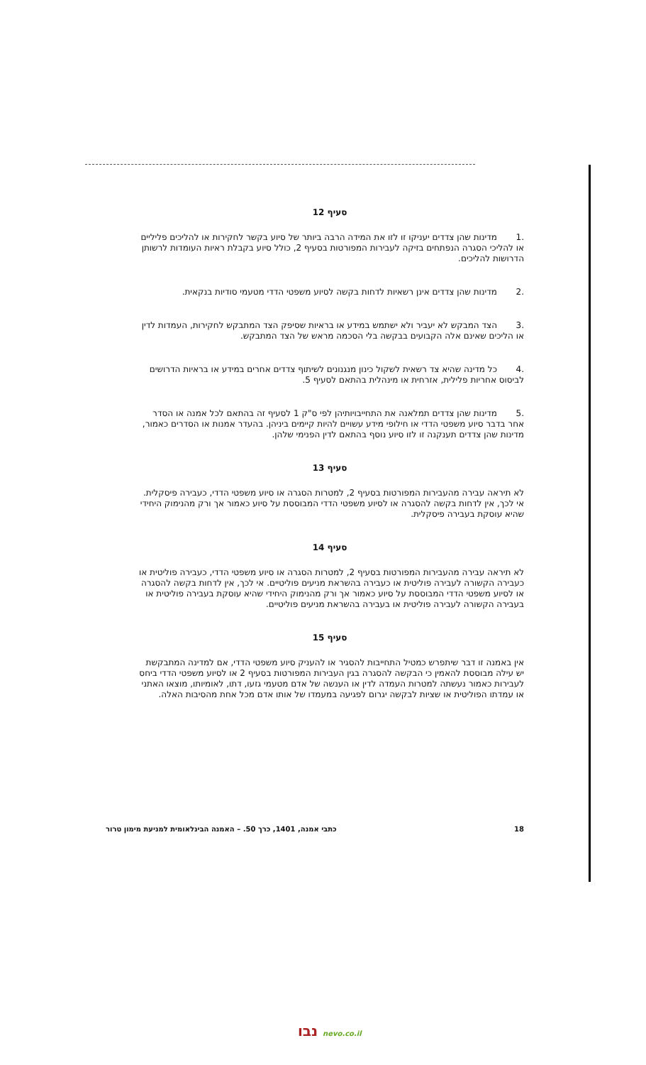סעיף 12
.1 מדינות שהן צדדים יעניקו זו לזו את המידה הרבה ביותר של סיוע בקשר לחקירות או להליכים פליליים או להליכי הסגרה הנפתחים בזיקה לעבירות המפורטות בסעיף 2, כולל סיוע בקבלת ראיות העומדות לרשותן הדרושות להליכים.
.2 מדינות שהן צדדים אינן רשאיות לדחות בקשה לסיוע משפטי הדדי מטעמי סודיות בנקאית.
.3 הצד המבקש לא יעביר ולא ישתמש במידע או בראיות שסיפק הצד המתבקש לחקירות, העמדות לדין או הליכים שאינם אלה הקבועים בבקשה בלי הסכמה מראש של הצד המתבקש.
.4 כל מדינה שהיא צד רשאית לשקול כינון מנגנונים לשיתוף צדדים אחרים במידע או בראיות הדרושים לביסוס אחריות פלילית, אזרחית או מינהלית בהתאם לסעיף 5.
.5 מדינות שהן צדדים תמלאנה את התחייבויותיהן לפי ס"ק 1 לסעיף זה בהתאם לכל אמנה או הסדר אחר בדבר סיוע משפטי הדדי או חילופי מידע עשויים להיות קיימים ביניהן. בהעדר אמנות או הסדרים כאמור, מדינות שהן צדדים תענקנה זו לזו סיוע נוסף בהתאם לדין הפנימי שלהן.
סעיף 13
לא תיראה עבירה מהעבירות המפורטות בסעיף 2, למטרות הסגרה או סיוע משפטי הדדי, כעבירה פיסקלית. אי לכך, אין לדחות בקשה להסגרה או לסיוע משפטי הדדי המבוססת על סיוע כאמור אך ורק מהנימוק היחידי שהיא עוסקת בעבירה פיסקלית.
סעיף 14
לא תיראה עבירה מהעבירות המפורטות בסעיף 2, למטרות הסגרה או סיוע משפטי הדדי, כעבירה פוליטית או כעבירה הקשורה לעבירה פוליטית או כעבירה בהשראת מניעים פוליטיים. אי לכך, אין לדחות בקשה להסגרה או לסיוע משפטי הדדי המבוססת על סיוע כאמור אך ורק מהנימוק היחידי שהיא עוסקת בעבירה פוליטית או בעבירה הקשורה לעבירה פוליטית או בעבירה בהשראת מניעים פוליטיים.
סעיף 15
אין באמנה זו דבר שיתפרש כמטיל התחייבות להסגיר או להעניק סיוע משפטי הדדי, אם למדינה המתבקשת יש עילה מבוססת להאמין כי הבקשה להסגרה בגין העבירות המפורטות בסעיף 2 או לסיוע משפטי הדדי ביחס לעבירות כאמור נעשתה למטרות העמדה לדין או הענשה של אדם מטעמי גזעו, דתו, לאומיותו, מוצאו האתני או עמדתו הפוליטית או שציות לבקשה יגרום לפגיעה במעמדו של אותו אדם מכל אחת מהסיבות האלה.
18 כתבי אמנה, 1401, כרך 50. – האמנה הבינלאומית למניעת מימון טרור
נבו nevo.co.il